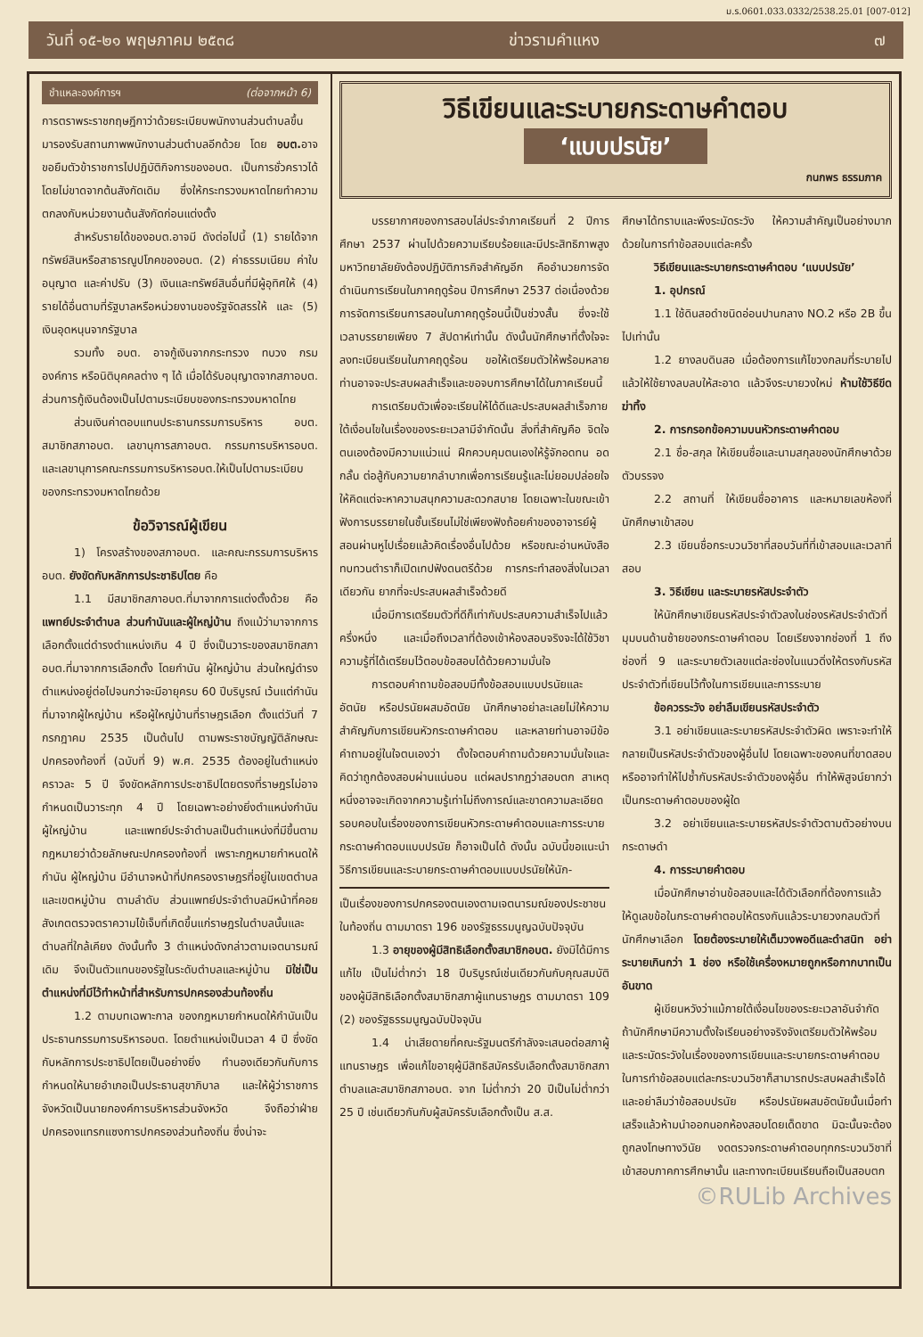ม.ร.0601.033.0332/2538.25.01 [007-012]
วันที่ ๑๕-๒๑ พฤษภาคม ๒๕๓๘ ข่าวรามคำแหง ๗
ชำแหละองค์การฯ (ต่อจากหน้า 6)
การตราพระราชกฤษฎีกาว่าด้วยระเบียบพนักงานส่วนตำบลขึ้นมารองรับสถานภาพพนักงานส่วนตำบลอีกด้วย โดย อบต. อาจขอยืมตัวข้าราชการไปปฏิบัติกิจการของอบต. เป็นการชั่วคราวได้โดยไม่ขาดจากต้นสังกัดเดิม ซึ่งให้กระทรวงมหาดไทยทำความตกลงกับหน่วยงานต้นสังกัดก่อนแต่งตั้ง
สำหรับรายได้ของอบต.อาจมี ดังต่อไปนี้ (1) รายได้จากทรัพย์สินหรือสาธารณูปโภคของอบต. (2) ค่าธรรมเนียม ค่าใบอนุญาต และค่าปรับ (3) เงินและทรัพย์สินอื่นที่มีผู้อุทิศให้ (4) รายได้อื่นตามที่รัฐบาลหรือหน่วยงานของรัฐจัดสรรให้ และ (5) เงินอุดหนุนจากรัฐบาล
รวมทั้ง อบต. อาจกู้เงินจากกระทรวง ทบวง กรม องค์การ หรือนิติบุคคลต่าง ๆ ได้ เมื่อได้รับอนุญาตจากสภาอบต. ส่วนการกู้เงินต้องเป็นไปตามระเบียบของกระทรวงมหาดไทย
ส่วนเงินค่าตอบแทนประธานกรรมการบริหาร อบต. สมาชิกสภาอบต. เลขานุการสภาอบต. กรรมการบริหารอบต. และเลขานุการคณะกรรมการบริหารอบต.ให้เป็นไปตามระเบียบของกระทรวงมหาดไทยด้วย
ข้อวิจารณ์ผู้เขียน
1) โครงสร้างของสภาอบต. และคณะกรรมการบริหารอบต. ยังขัดกับหลักการประชาธิปไตย คือ
1.1 มีสมาชิกสภาอบต.ที่มาจากการแต่งตั้งด้วย คือ แพทย์ประจำตำบล ส่วนกำนันและผู้ใหญ่บ้าน ถึงแม้ว่ามาจากการเลือกตั้งแต่ดำรงตำแหน่งเกิน 4 ปี ซึ่งเป็นวาระของสมาชิกสภาอบต.ที่มาจากการเลือกตั้ง โดยกำนัน ผู้ใหญ่บ้าน ส่วนใหญ่ดำรงตำแหน่งอยู่ต่อไปจนกว่าจะมีอายุครบ 60 ปีบริบูรณ์ เว้นแต่กำนันที่มาจากผู้ใหญ่บ้าน หรือผู้ใหญ่บ้านที่ราษฎรเลือก ตั้งแต่วันที่ 7 กรกฎาคม 2535 เป็นต้นไป ตามพระราชบัญญัติลักษณะปกครองท้องที่ (ฉบับที่ 9) พ.ศ. 2535 ต้องอยู่ในตำแหน่งคราวละ 5 ปี จึงขัดหลักการประชาธิปไตยตรงที่ราษฎรไม่อาจกำหนดเป็นวาระทุก 4 ปี โดยเฉพาะอย่างยิ่งตำแหน่งกำนัน ผู้ใหญ่บ้าน และแพทย์ประจำตำบลเป็นตำแหน่งที่มีขึ้นตามกฎหมายว่าด้วยลักษณะปกครองท้องที่ เพราะกฎหมายกำหนดให้กำนัน ผู้ใหญ่บ้าน มีอำนาจหน้าที่ปกครองราษฎรที่อยู่ในเขตตำบล และเขตหมู่บ้าน ตามลำดับ ส่วนแพทย์ประจำตำบลมีหน้าที่คอยสังเกตตรวจตราความไข้เจ็บที่เกิดขึ้นแก่ราษฎรในตำบลนั้นและตำบลที่ใกล้เคียง ดังนั้นทั้ง 3 ตำแหน่งดังกล่าวตามเจตนารมณ์เดิม จึงเป็นตัวแทนของรัฐในระดับตำบลและหมู่บ้าน มิใช่เป็นตำแหน่งที่มีไว้ทำหน้าที่สำหรับการปกครองส่วนท้องถิ่น
1.2 ตามบทเฉพาะกาล ของกฎหมายกำหนดให้กำนันเป็นประธานกรรมการบริหารอบต. โดยตำแหน่งเป็นเวลา 4 ปี ซึ่งขัดกับหลักการประชาธิปไตยเป็นอย่างยิ่ง ทำนองเดียวกันกับการกำหนดให้นายอำเภอเป็นประธานสุขาภิบาล และให้ผู้ว่าราชการจังหวัดเป็นนายกองค์การบริหารส่วนจังหวัด จึงถือว่าฝ่ายปกครองแทรกแซงการปกครองส่วนท้องถิ่น ซึ่งน่าจะ
วิธีเขียนและระบายกระดาษคำตอบ
‘แบบปรนัย’
กนกพร ธรรมภาค
บรรยากาศของการสอบไล่ประจำภาคเรียนที่ 2 ปีการศึกษา 2537 ผ่านไปด้วยความเรียบร้อยและมีประสิทธิภาพสูง มหาวิทยาลัยยังต้องปฏิบัติภารกิจสำคัญอีก คืออำนวยการจัดดำเนินการเรียนในภาคฤดูร้อน ปีการศึกษา 2537 ต่อเนื่องด้วยการจัดการเรียนการสอนในภาคฤดูร้อนนี้เป็นช่วงสั้น ซึ่งจะใช้เวลาบรรยายเพียง 7 สัปดาห์เท่านั้น ดังนั้นนักศึกษาที่ตั้งใจจะลงทะเบียนเรียนในภาคฤดูร้อน ขอให้เตรียมตัวให้พร้อมหลายท่านอาจจะประสบผลสำเร็จและขอจบการศึกษาได้ในภาคเรียนนี้
การเตรียมตัวเพื่อจะเรียนให้ได้ดีและประสบผลสำเร็จภายใต้เงื่อนไขในเรื่องของระยะเวลามีจำกัดนั้น สิ่งที่สำคัญคือ จิตใจตนเองต้องมีความแน่วแน่ ฝึกควบคุมตนเองให้รู้จักอดทน อดกลั้น ต่อสู้กับความยากลำบากเพื่อการเรียนรู้และไม่ยอมปล่อยใจให้คิดแต่จะหาความสนุกความสะดวกสบาย โดยเฉพาะในขณะเข้าฟังการบรรยายในชั้นเรียนไม่ใช่เพียงฟังถ้อยคำของอาจารย์ผู้สอนผ่านหูไปเรื่อยแล้วคิดเรื่องอื่นไปด้วย หรือขณะอ่านหนังสือทบทวนตำราก็เปิดเทปฟังดนตรีด้วย การกระทำสองสิ่งในเวลาเดียวกัน ยากที่จะประสบผลสำเร็จด้วยดี
เมื่อมีการเตรียมตัวที่ดีก็เท่ากับประสบความสำเร็จไปแล้วครึ่งหนึ่ง และเมื่อถึงเวลาที่ต้องเข้าห้องสอบจริงจะได้ใช้วิชาความรู้ที่ได้เตรียมไว้ตอบข้อสอบได้ด้วยความมั่นใจ
การตอบคำถามข้อสอบมีทั้งข้อสอบแบบปรนัยและอัตนัย หรือปรนัยผสมอัตนัย นักศึกษาอย่าละเลยไม่ให้ความสำคัญกับการเขียนหัวกระดาษคำตอบ และหลายท่านอาจมีข้อคำถามอยู่ในใจตนเองว่า ตั้งใจตอบคำถามด้วยความมั่นใจและคิดว่าถูกต้องสอบผ่านแน่นอน แต่ผลปรากฏว่าสอบตก สาเหตุหนึ่งอาจจะเกิดจากความรู้เท่าไม่ถึงการณ์และขาดความละเอียดรอบคอบในเรื่องของการเขียนหัวกระดาษคำตอบและการระบายกระดาษคำตอบแบบปรนัย ก็อาจเป็นได้ ดังนั้น ฉบับนี้ขอแนะนำวิธีการเขียนและระบายกระดาษคำตอบแบบปรนัยให้นัก-
เป็นเรื่องของการปกครองตนเองตามเจตนารมณ์ของประชาชนในท้องถิ่น ตามมาตรา 196 ของรัฐธรรมนูญฉบับปัจจุบัน
1.3 อายุของผู้มีสิทธิเลือกตั้งสมาชิกอบต. ยังมิได้มีการแก้ไข เป็นไม่ต่ำกว่า 18 ปีบริบูรณ์เช่นเดียวกันกับคุณสมบัติของผู้มีสิทธิเลือกตั้งสมาชิกสภาผู้แทนราษฎร ตามมาตรา 109 (2) ของรัฐธรรมนูญฉบับปัจจุบัน
1.4 น่าเสียดายที่คณะรัฐมนตรีกำลังจะเสนอต่อสภาผู้แทนราษฎร เพื่อแก้ไขอายุผู้มีสิทธิสมัครรับเลือกตั้งสมาชิกสภาตำบลและสมาชิกสภาอบต. จาก ไม่ต่ำกว่า 20 ปีเป็นไม่ต่ำกว่า 25 ปี เช่นเดียวกันกับผู้สมัครรับเลือกตั้งเป็น ส.ส.
ศึกษาได้ทราบและพึงระมัดระวัง ให้ความสำคัญเป็นอย่างมากด้วยในการทำข้อสอบแต่ละครั้ง
วิธีเขียนและระบายกระดาษคำตอบ ‘แบบปรนัย’
1. อุปกรณ์
1.1 ใช้ดินสอดำชนิดอ่อนปานกลาง NO.2 หรือ 2B ขึ้นไปเท่านั้น
1.2 ยางลบดินสอ เมื่อต้องการแก้ไขวงกลมที่ระบายไปแล้วให้ใช้ยางลบลบให้สะอาด แล้วจึงระบายวงใหม่ ห้ามใช้วิธีขีดฆ่าทิ้ง
2. การกรอกข้อความบนหัวกระดาษคำตอบ
2.1 ชื่อ-สกุล ให้เขียนชื่อและนามสกุลของนักศึกษาด้วยตัวบรรจง
2.2 สถานที่ ให้เขียนชื่ออาคาร และหมายเลขห้องที่นักศึกษาเข้าสอบ
2.3 เขียนชื่อกระบวนวิชาที่สอบวันที่ที่เข้าสอบและเวลาที่สอบ
3. วิธีเขียน และระบายรหัสประจำตัว
ให้นักศึกษาเขียนรหัสประจำตัวลงในช่องรหัสประจำตัวที่มุมบนด้านซ้ายของกระดาษคำตอบ โดยเรียงจากช่องที่ 1 ถึงช่องที่ 9 และระบายตัวเลขแต่ละช่องในแนวดิ่งให้ตรงกับรหัสประจำตัวที่เขียนไว้ทั้งในการเขียนและการระบาย
ข้อควรระวัง อย่าลืมเขียนรหัสประจำตัว
3.1 อย่าเขียนและระบายรหัสประจำตัวผิด เพราะจะทำให้กลายเป็นรหัสประจำตัวของผู้อื่นไป โดยเฉพาะของคนที่ขาดสอบ หรืออาจทำให้ไปซ้ำกับรหัสประจำตัวของผู้อื่น ทำให้พิสูจน์ยากว่าเป็นกระดาษคำตอบของผู้ใด
3.2 อย่าเขียนและระบายรหัสประจำตัวตามตัวอย่างบนกระดาษดำ
4. การระบายคำตอบ
เมื่อนักศึกษาอ่านข้อสอบและได้ตัวเลือกที่ต้องการแล้ว ให้ดูเลขข้อในกระดาษคำตอบให้ตรงกันแล้วระบายวงกลมตัวที่นักศึกษาเลือก โดยต้องระบายให้เต็มวงพอดีและดำสนิท อย่าระบายเกินกว่า 1 ช่อง หรือใช้เครื่องหมายถูกหรือกากบาทเป็นอันขาด
ผู้เขียนหวังว่าแม้ภายใต้เงื่อนไขของระยะเวลาอันจำกัด ถ้านักศึกษามีความตั้งใจเรียนอย่างจริงจังเตรียมตัวให้พร้อมและระมัดระวังในเรื่องของการเขียนและระบายกระดาษคำตอบ ในการทำข้อสอบแต่ละกระบวนวิชาก็สามารถประสบผลสำเร็จได้และอย่าลืมว่าข้อสอบปรนัย หรือปรนัยผสมอัตนัยนั้นเมื่อทำเสร็จแล้วห้ามนำออกนอกห้องสอบโดยเด็ดขาด มิฉะนั้นจะต้องถูกลงโทษทางวินัย งดตรวจกระดาษคำตอบทุกกระบวนวิชาที่เข้าสอบภาคการศึกษานั้น และทางทะเบียนเรียนถือเป็นสอบตก
©RULib Archives